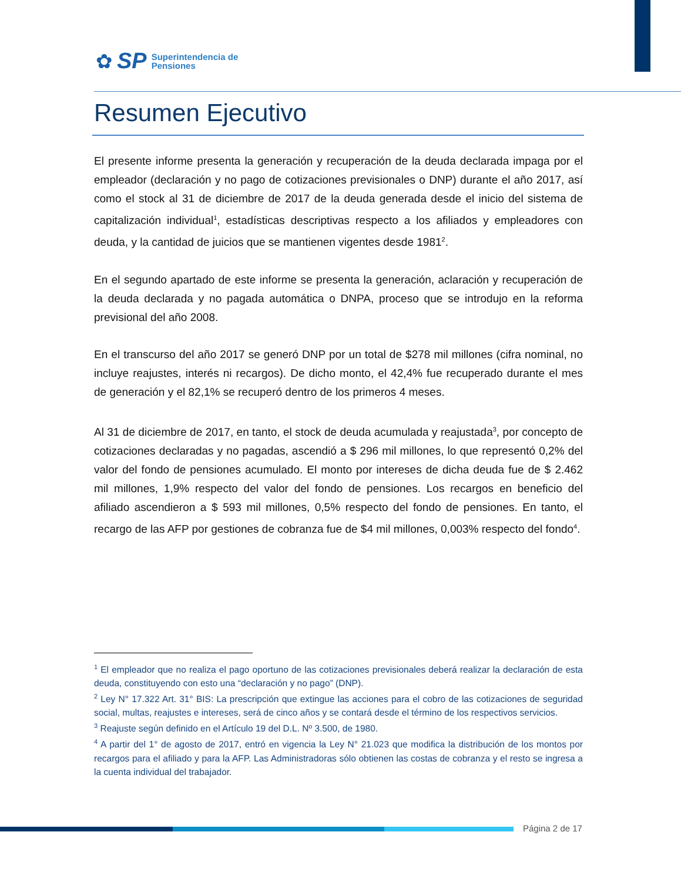✿ SP Superintendencia de
Pensiones
Resumen Ejecutivo
El presente informe presenta la generación y recuperación de la deuda declarada impaga por el empleador (declaración y no pago de cotizaciones previsionales o DNP) durante el año 2017, así como el stock al 31 de diciembre de 2017 de la deuda generada desde el inicio del sistema de capitalización individual<sup>1</sup>, estadísticas descriptivas respecto a los afiliados y empleadores con deuda, y la cantidad de juicios que se mantienen vigentes desde 1981<sup>2</sup>.
En el segundo apartado de este informe se presenta la generación, aclaración y recuperación de la deuda declarada y no pagada automática o DNPA, proceso que se introdujo en la reforma previsional del año 2008.
En el transcurso del año 2017 se generó DNP por un total de $278 mil millones (cifra nominal, no incluye reajustes, interés ni recargos). De dicho monto, el 42,4% fue recuperado durante el mes de generación y el 82,1% se recuperó dentro de los primeros 4 meses.
Al 31 de diciembre de 2017, en tanto, el stock de deuda acumulada y reajustada<sup>3</sup>, por concepto de cotizaciones declaradas y no pagadas, ascendió a $ 296 mil millones, lo que representó 0,2% del valor del fondo de pensiones acumulado. El monto por intereses de dicha deuda fue de $ 2.462 mil millones, 1,9% respecto del valor del fondo de pensiones. Los recargos en beneficio del afiliado ascendieron a $ 593 mil millones, 0,5% respecto del fondo de pensiones. En tanto, el recargo de las AFP por gestiones de cobranza fue de $4 mil millones, 0,003% respecto del fondo<sup>4</sup>.
<sup>1</sup> El empleador que no realiza el pago oportuno de las cotizaciones previsionales deberá realizar la declaración de esta deuda, constituyendo con esto una “declaración y no pago” (DNP).
<sup>2</sup> Ley N° 17.322 Art. 31° BIS: La prescripción que extingue las acciones para el cobro de las cotizaciones de seguridad social, multas, reajustes e intereses, será de cinco años y se contará desde el término de los respectivos servicios.
<sup>3</sup> Reajuste según definido en el Artículo 19 del D.L. Nº 3.500, de 1980.
<sup>4</sup> A partir del 1° de agosto de 2017, entró en vigencia la Ley N° 21.023 que modifica la distribución de los montos por recargos para el afiliado y para la AFP. Las Administradoras sólo obtienen las costas de cobranza y el resto se ingresa a la cuenta individual del trabajador.
Página 2 de 17